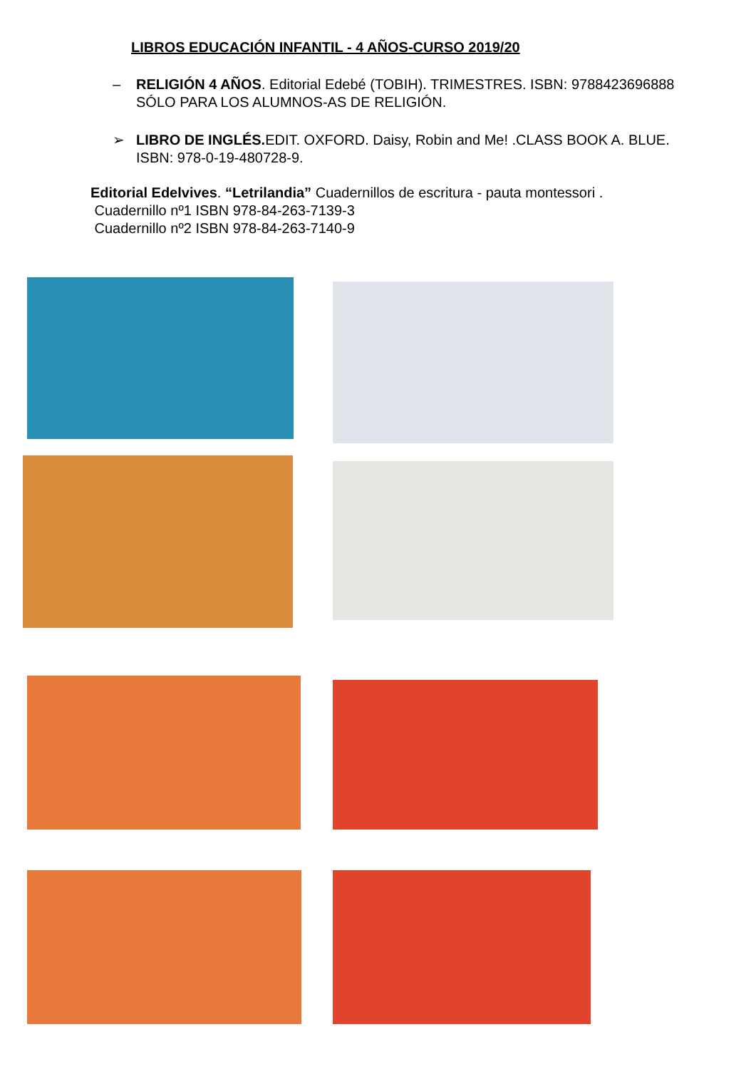LIBROS EDUCACIÓN INFANTIL - 4 AÑOS-CURSO 2019/20
– RELIGIÓN 4 AÑOS. Editorial Edebé (TOBIH). TRIMESTRES. ISBN: 9788423696888 SÓLO PARA LOS ALUMNOS-AS DE RELIGIÓN.
➢ LIBRO DE INGLÉS. EDIT. OXFORD. Daisy, Robin and Me! .CLASS BOOK A. BLUE. ISBN: 978-0-19-480728-9.
Editorial Edelvives. “Letrilandia” Cuadernillos de escritura - pauta montessori .
Cuadernillo nº1 ISBN 978-84-263-7139-3
Cuadernillo nº2 ISBN 978-84-263-7140-9